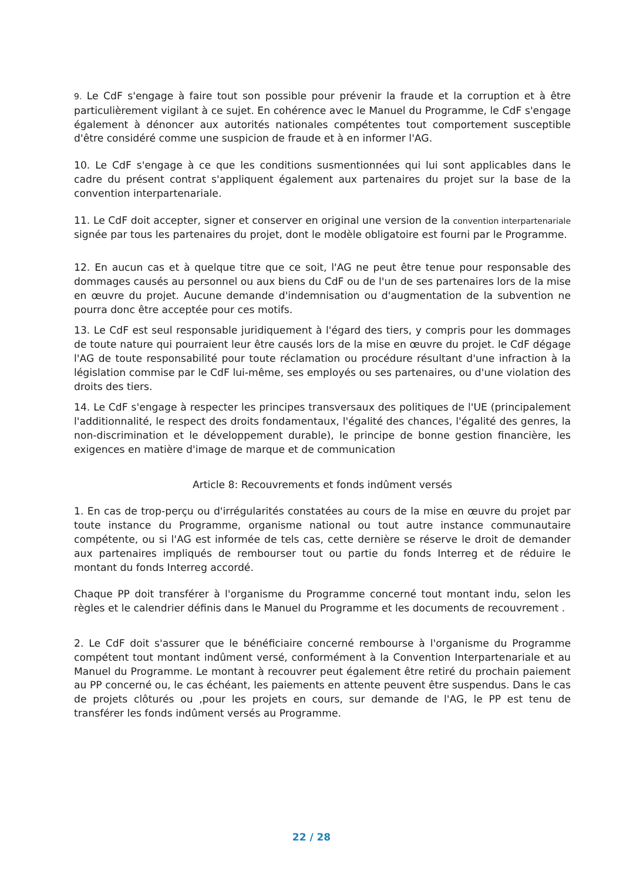9. Le CdF s'engage à faire tout son possible pour prévenir la fraude et la corruption et à être particulièrement vigilant à ce sujet. En cohérence avec le Manuel du Programme, le CdF s'engage également à dénoncer aux autorités nationales compétentes tout comportement susceptible d'être considéré comme une suspicion de fraude et à en informer l'AG.
10. Le CdF s'engage à ce que les conditions susmentionnées qui lui sont applicables dans le cadre du présent contrat s'appliquent également aux partenaires du projet sur la base de la convention interpartenariale.
11. Le CdF doit accepter, signer et conserver en original une version de la convention interpartenariale signée par tous les partenaires du projet, dont le modèle obligatoire est fourni par le Programme.
12. En aucun cas et à quelque titre que ce soit, l'AG ne peut être tenue pour responsable des dommages causés au personnel ou aux biens du CdF ou de l'un de ses partenaires lors de la mise en œuvre du projet. Aucune demande d'indemnisation ou d'augmentation de la subvention ne pourra donc être acceptée pour ces motifs.
13. Le CdF est seul responsable juridiquement à l'égard des tiers, y compris pour les dommages de toute nature qui pourraient leur être causés lors de la mise en œuvre du projet. le CdF dégage l'AG de toute responsabilité pour toute réclamation ou procédure résultant d'une infraction à la législation commise par le CdF lui-même, ses employés ou ses partenaires, ou d'une violation des droits des tiers.
14. Le CdF s'engage à respecter les principes transversaux des politiques de l'UE (principalement l'additionnalité, le respect des droits fondamentaux, l'égalité des chances, l'égalité des genres, la non-discrimination et le développement durable), le principe de bonne gestion financière, les exigences en matière d'image de marque et de communication
Article 8: Recouvrements et fonds indûment versés
1. En cas de trop-perçu ou d'irrégularités constatées au cours de la mise en œuvre du projet par toute instance du Programme, organisme national ou tout autre instance communautaire compétente, ou si l'AG est informée de tels cas, cette dernière se réserve le droit de demander aux partenaires impliqués de rembourser tout ou partie du fonds Interreg et de réduire le montant du fonds Interreg accordé.
Chaque PP doit transférer à l'organisme du Programme concerné tout montant indu, selon les règles et le calendrier définis dans le Manuel du Programme et les documents de recouvrement .
2. Le CdF doit s'assurer que le bénéficiaire concerné rembourse à l'organisme du Programme compétent tout montant indûment versé, conformément à la Convention Interpartenariale et au Manuel du Programme. Le montant à recouvrer peut également être retiré du prochain paiement au PP concerné ou, le cas échéant, les paiements en attente peuvent être suspendus. Dans le cas de projets clôturés ou ,pour les projets en cours, sur demande de l'AG, le PP est tenu de transférer les fonds indûment versés au Programme.
22 / 28